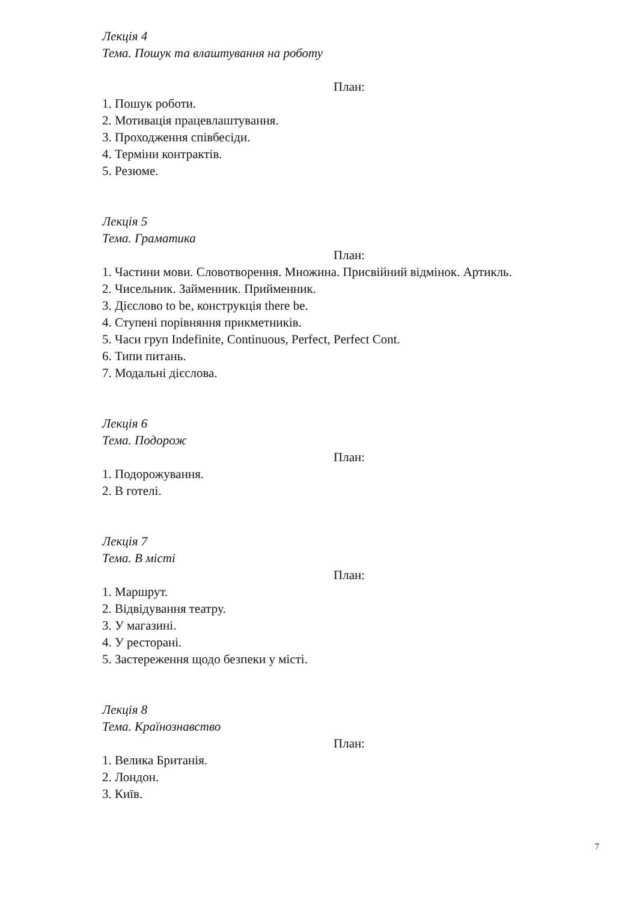Лекція 4
Тема. Пошук та влаштування на роботу
План:
1. Пошук роботи.
2. Мотивація працевлаштування.
3. Проходження співбесіди.
4. Терміни контрактів.
5. Резюме.
Лекція 5
Тема. Граматика
План:
1. Частини мови. Словотворення. Множина. Присвійний відмінок. Артикль.
2. Чисельник. Займенник. Прийменник.
3. Дієслово to be, конструкція there be.
4. Ступені порівняння прикметників.
5. Часи груп Indefinite, Continuous, Perfect, Perfect Cont.
6. Типи питань.
7. Модальні дієслова.
Лекція 6
Тема. Подорож
План:
1. Подорожування.
2. В готелі.
Лекція 7
Тема. В місті
План:
1. Маршрут.
2. Відвідування театру.
3. У магазині.
4. У ресторані.
5. Застереження щодо безпеки у місті.
Лекція 8
Тема. Країнознавство
План:
1. Велика Британія.
2. Лондон.
3. Київ.
7